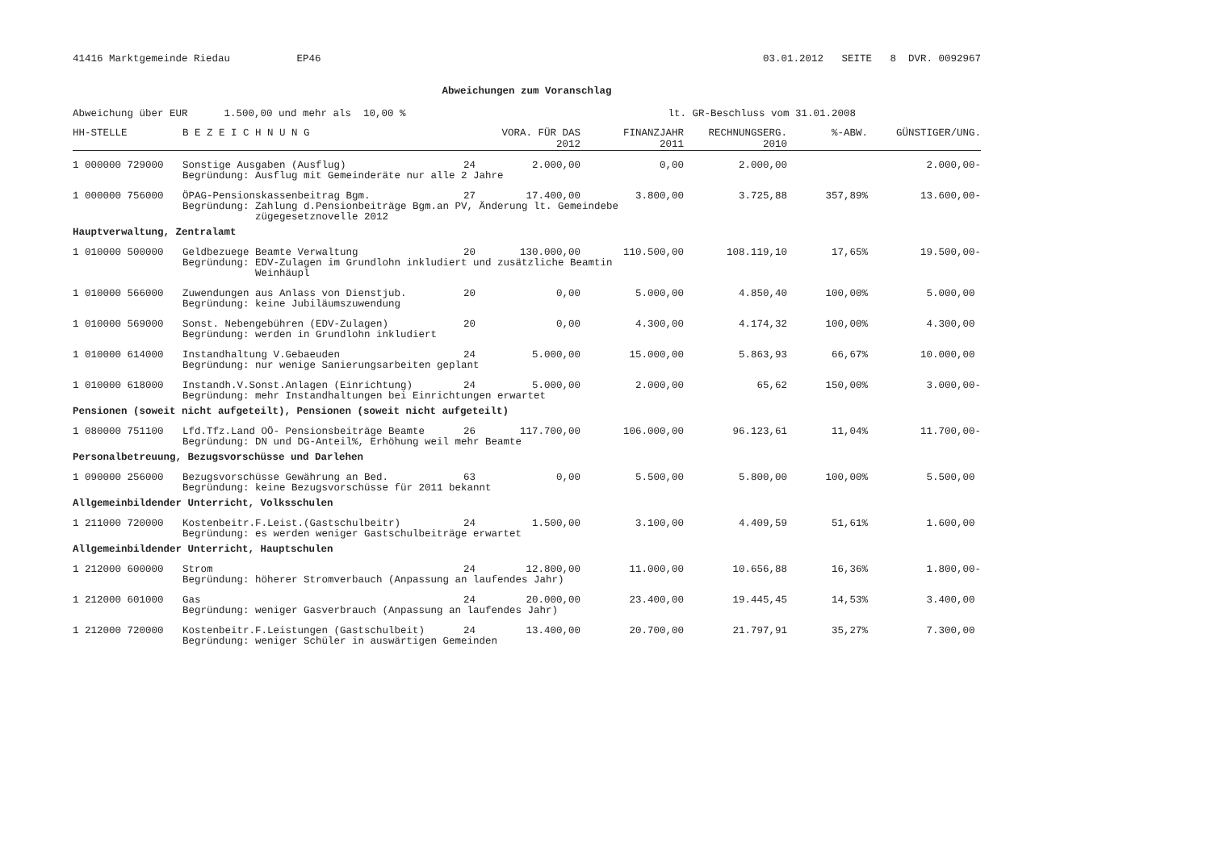41416 Marktgemeinde Riedau EP46 03.01.2012 SEITE 8 DVR. 0092967
Abweichungen zum Voranschlag
Abweichung über EUR 1.500,00 und mehr als 10,00 % lt. GR-Beschluss vom 31.01.2008
| HH-STELLE | B E Z E I C H N U N G | | VORA. FÜR DAS 2012 | FINANZJAHR 2011 | RECHNUNGSERG. 2010 | %-ABW. | GÜNSTIGER/UNG. |
| --- | --- | --- | --- | --- | --- | --- | --- |
| 1 000000 729000 | Sonstige Ausgaben (Ausflug) | 24 | 2.000,00 | 0,00 | 2.000,00 | | 2.000,00- |
| | Begründung: Ausflug mit Gemeinderäte nur alle 2 Jahre | | | | | | |
| 1 000000 756000 | ÖPAG-Pensionskassenbeitrag Bgm. | 27 | 17.400,00 | 3.800,00 | 3.725,88 | 357,89% | 13.600,00- |
| | Begründung: Zahlung d.Pensionbeiträge Bgm.an PV, Änderung lt. Gemeindebe zügegesetznovelle 2012 | | | | | | |
| Hauptverwaltung, Zentralamt | | | | | | | |
| 1 010000 500000 | Geldbezuege Beamte Verwaltung | 20 | 130.000,00 | 110.500,00 | 108.119,10 | 17,65% | 19.500,00- |
| | Begründung: EDV-Zulagen im Grundlohn inkludiert und zusätzliche Beamtin Weinhäupl | | | | | | |
| 1 010000 566000 | Zuwendungen aus Anlass von Dienstjub. | 20 | 0,00 | 5.000,00 | 4.850,40 | 100,00% | 5.000,00 |
| | Begründung: keine Jubiläumszuwendung | | | | | | |
| 1 010000 569000 | Sonst. Nebengebühren (EDV-Zulagen) | 20 | 0,00 | 4.300,00 | 4.174,32 | 100,00% | 4.300,00 |
| | Begründung: werden in Grundlohn inkludiert | | | | | | |
| 1 010000 614000 | Instandhaltung V.Gebaeuden | 24 | 5.000,00 | 15.000,00 | 5.863,93 | 66,67% | 10.000,00 |
| | Begründung: nur wenige Sanierungsarbeiten geplant | | | | | | |
| 1 010000 618000 | Instandh.V.Sonst.Anlagen (Einrichtung) | 24 | 5.000,00 | 2.000,00 | 65,62 | 150,00% | 3.000,00- |
| | Begründung: mehr Instandhaltungen bei Einrichtungen erwartet | | | | | | |
| Pensionen (soweit nicht aufgeteilt), Pensionen (soweit nicht aufgeteilt) | | | | | | | |
| 1 080000 751100 | Lfd.Tfz.Land OÖ- Pensionsbeiträge Beamte | 26 | 117.700,00 | 106.000,00 | 96.123,61 | 11,04% | 11.700,00- |
| | Begründung: DN und DG-Anteil%, Erhöhung weil mehr Beamte | | | | | | |
| Personalbetreuung, Bezugsvorschüsse und Darlehen | | | | | | | |
| 1 090000 256000 | Bezugsvorschüsse Gewährung an Bed. | 63 | 0,00 | 5.500,00 | 5.800,00 | 100,00% | 5.500,00 |
| | Begründung: keine Bezugsvorschüsse für 2011 bekannt | | | | | | |
| Allgemeinbildender Unterricht, Volksschulen | | | | | | | |
| 1 211000 720000 | Kostenbeitr.F.Leist.(Gastschulbeitr) | 24 | 1.500,00 | 3.100,00 | 4.409,59 | 51,61% | 1.600,00 |
| | Begründung: es werden weniger Gastschulbeiträge erwartet | | | | | | |
| Allgemeinbildender Unterricht, Hauptschulen | | | | | | | |
| 1 212000 600000 | Strom | 24 | 12.800,00 | 11.000,00 | 10.656,88 | 16,36% | 1.800,00- |
| | Begründung: höherer Stromverbauch (Anpassung an laufendes Jahr) | | | | | | |
| 1 212000 601000 | Gas | 24 | 20.000,00 | 23.400,00 | 19.445,45 | 14,53% | 3.400,00 |
| | Begründung: weniger Gasverbrauch (Anpassung an laufendes Jahr) | | | | | | |
| 1 212000 720000 | Kostenbeitr.F.Leistungen (Gastschulbeit) | 24 | 13.400,00 | 20.700,00 | 21.797,91 | 35,27% | 7.300,00 |
| | Begründung: weniger Schüler in auswärtigen Gemeinden | | | | | | |